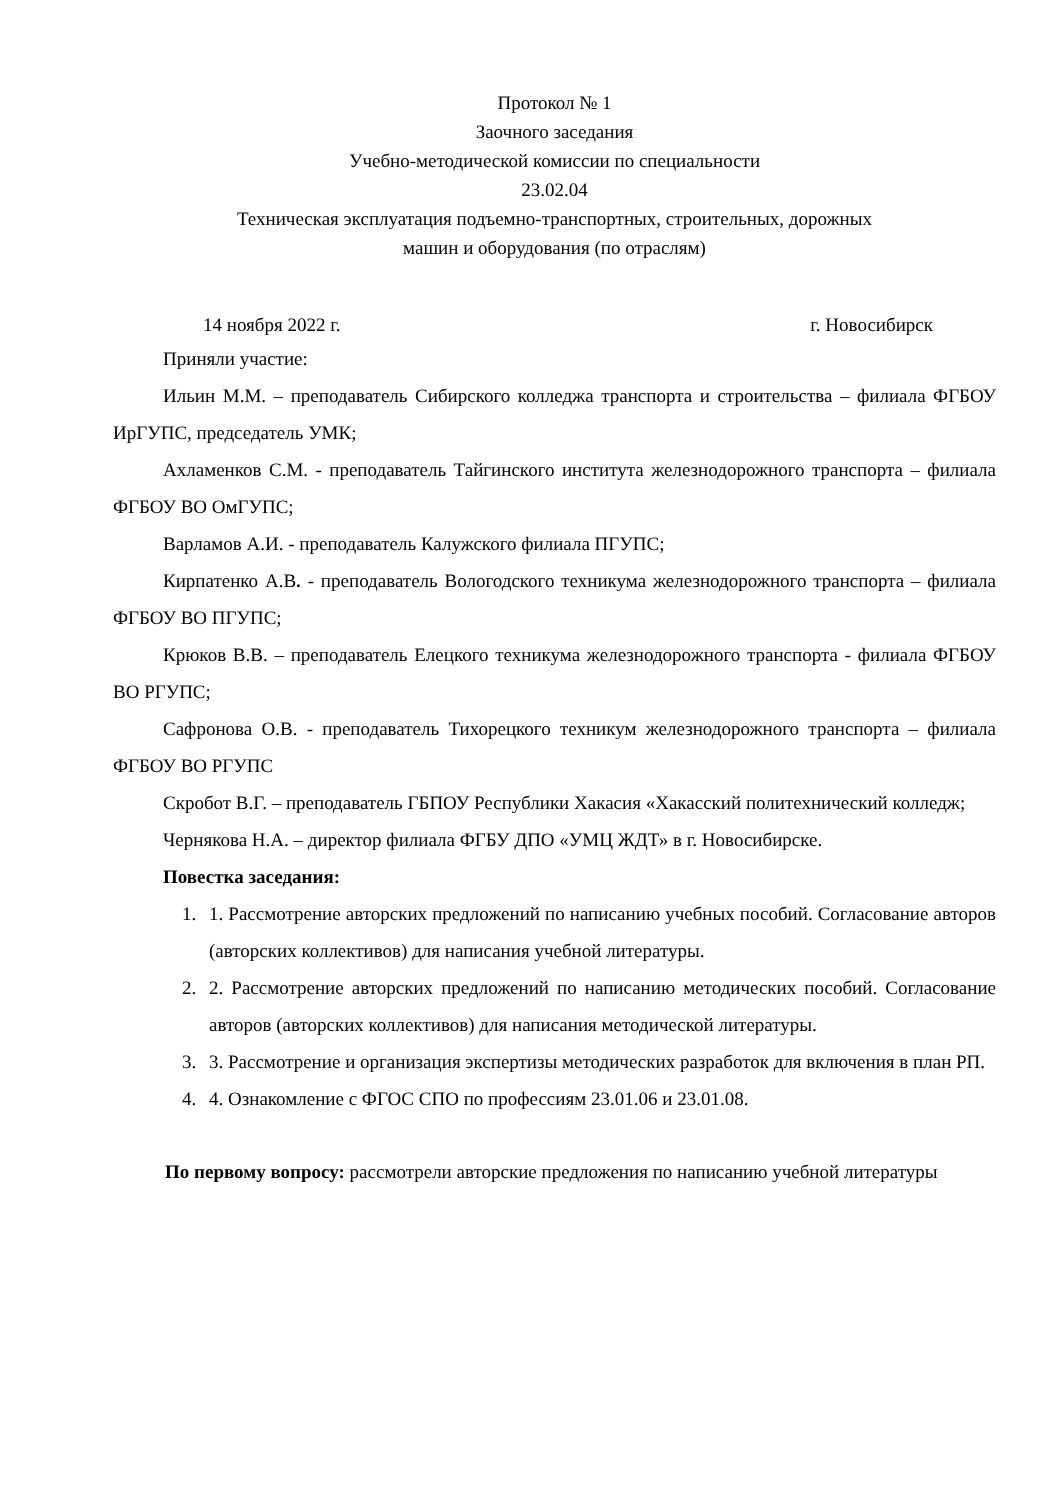Протокол № 1
Заочного заседания
Учебно-методической комиссии по специальности
23.02.04
Техническая эксплуатация подъемно-транспортных, строительных, дорожных
машин и оборудования (по отраслям)
14 ноября 2022 г. г. Новосибирск
Приняли участие:
Ильин М.М. – преподаватель Сибирского колледжа транспорта и строительства – филиала ФГБОУ ИрГУПС, председатель УМК;
Ахламенков С.М. - преподаватель Тайгинского института железнодорожного транспорта – филиала ФГБОУ ВО ОмГУПС;
Варламов А.И. - преподаватель Калужского филиала ПГУПС;
Кирпатенко А.В. - преподаватель Вологодского техникума железнодорожного транспорта – филиала ФГБОУ ВО ПГУПС;
Крюков В.В. – преподаватель Елецкого техникума железнодорожного транспорта - филиала ФГБОУ ВО РГУПС;
Сафронова О.В. - преподаватель Тихорецкого техникум железнодорожного транспорта – филиала ФГБОУ ВО РГУПС
Скробот В.Г. – преподаватель ГБПОУ Республики Хакасия «Хакасский политехнический колледж;
Чернякова Н.А. – директор филиала ФГБУ ДПО «УМЦ ЖДТ» в г. Новосибирске.
Повестка заседания:
1. 1. Рассмотрение авторских предложений по написанию учебных пособий. Согласование авторов (авторских коллективов) для написания учебной литературы.
2. 2. Рассмотрение авторских предложений по написанию методических пособий. Согласование авторов (авторских коллективов) для написания методической литературы.
3. 3. Рассмотрение и организация экспертизы методических разработок для включения в план РП.
4. 4. Ознакомление с ФГОС СПО по профессиям 23.01.06 и 23.01.08.
По первому вопросу: рассмотрели авторские предложения по написанию учебной литературы